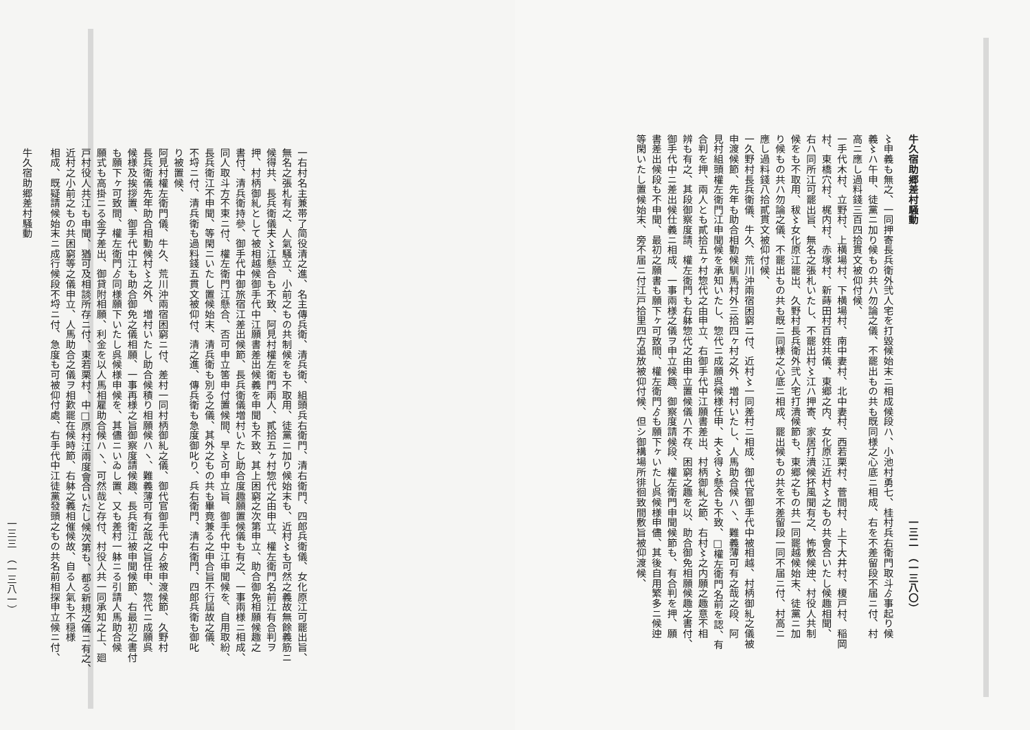牛久宿助郷差村騒動 一三二　（一三八〇）
〻申義も無之、一同押寄長兵衛外弐人宅を打毀候始末ニ相成候段ハ、小池村勇七、桂村兵右衛門取斗ゟ事起り候
義〻ハ午申、徒黨ニ加り候もの共ハ勿論之儀、不罷出もの共も既同様之心底ニ相成、右を不差留段不届ニ付、村
高ニ應し過料錢三百四拾貫文被仰付候、
一手代木村、立野村、上横場村、下横場村、南中妻村、北中妻村、西若栗村、菅間村、上下大井村、榎戸村、稲岡
村、東橋穴村、梶内村、赤塚村、新蒔田村百姓共儀、東郷之内、女化原江近村〻之もの共會合いたし候趣相聞、
右ハ同所江可罷出旨、無名之張札いたし、不罷出村〻江ハ押寄、家居打潰候抔風聞有之、怖敷候迚、村役人共制
候をも不取用、秡〻女化原江罷出、久野村長兵衛外弐人宅打潰候節も、東郷之もの共一同罷越候始末、徒黨ニ加
り候もの共ハ勿論之儀、不罷出もの共も既ニ同様之心底ニ相成、罷出候もの共を不差留段一同不届ニ付、村高ニ
應し過料錢八拾貳貫文被仰付候、
一久野村長兵衛儀、牛久、荒川沖兩宿困窮ニ付、近村〻一同差村ニ相成、御代官御手代中被相越、村柄御糺之儀被
申渡候節、先年も助合相勤候馴馬村外三拾四ヶ村之外、増村いたし、人馬助合候ハヽ、難義薄可有之哉之段、阿
見村組頭權左衛門江申聞候を承知いたし、惣代ニ成願呉候様任申、夫〻得〻懸合も不致、□權左衛門名前を認、有
合判を押、兩人とも貳拾五ヶ村惣代之由申立、右御手代中江願書差出、村柄御糺之節、右村〻之内願之趣意不相
辨も有之、其段御察度請、權左衛門も右躰惣代之由申立置候儀ハ不存、困窮之趣を以、助合御免相願候趣之書付、
御手代中ニ差出候仕義ニ相成、一事兩様之儀ヲ申立候趣、御察度請候段、權左衛門申聞候節も、有合判を押、願
書差出候段も不申聞、最初之願書も願下ヶ可致間、權左衛門ゟも願下ヶいたし呉候様申儘、其後自用繁多ニ候迚
等閑いたし置候始末、旁不届ニ付江戸拾里四方追放被仰付候、但シ御構場所徘徊致間敷旨被仰渡候、
一右村名主兼帯了简役清之進、名主傳兵衛、清兵衛、組頭兵右衛門、清右衛門、四郎兵衛儀、女化原江可罷出旨、
無名之張札有之、人氣騒立、小前之もの共制候をも不取用、徒黨ニ加り候始末も、近村〻も可然之義故無餘義筋ニ
候得共、長兵衛儀夫〻江懸合も不致、阿見村權左衛門兩人、貳拾五ヶ村惣代之由申立、權左衛門名前江有合判ヲ
押、村柄御糺として被相越候御手代中江願書差出候義を申聞も不致、其上困窮之次第申立、助合御免相願候趣之
書付、清兵衛持參、御手代中御旅宿江差出候節、長兵衛儀増村いたし助合度趣願置候儀も有之、一事兩様ニ相成、
同人取斗方不束ニ付、權左衛門江懸合、否可申立筈申付置候間、早〻可申立旨、御手代中江申聞候を、自用取紛、
長兵衛江不申聞、等閑ニいたし置候始末、清兵衛も別る之儀、其外之もの共も畢竟兼る之申合旨不行屆故之儀、
不埒ニ付、清兵衛も過料錢五貫文被仰付、清之進、傳兵衛も急度御叱り、兵右衛門、清右衛門、四郎兵衛も御叱
り被置候、
阿見村權左衛門儀、牛久、荒川沖兩宿困窮ニ付、差村一同村柄御糺之儀、御代官御手代中ゟ被申渡候節、久野村
長兵衛儀先年助合相勤候村〻之外、増村いたし助合候積り相願候ハヽ、難義薄可有之哉之旨任申、惣代ニ成願呉
候様及挨拶置、御手代中江も助合御免之儀相願、一事再様之旨御察度請候趣、長兵衛江被申聞候節、右最初之書付
も願下ヶ可致間、權左衛門ゟ同様願下いたし呉候様申候を、其儘ニいゐし置、又も差村一躰ニる引請人馬助合候
願式も高掛ニる金子差出、御貸附相願、利金を以人馬相雇助合候ハヽ、可然哉と存付、村役人共一同承知之上、廻
戸村役人共江も申聞、猶可及相談所存ニ付、東若栗村、中□原村江兩度會合いたし候次第も、都る新規之儀ニ有之、
近村之小前之もの共困窮等之儀申立、人馬助合之儀ヲ相歎罷在候時節、右躰之義相催候故、自る人氣も不穏様
相成、既疑請候始末ニ成行候段不埒ニ付、急度も可被仰付處、右手代中江徒黨發頭之もの共名前相探申立候ニ付、
牛久宿助郷差村騒動 一三三　（一三八一）